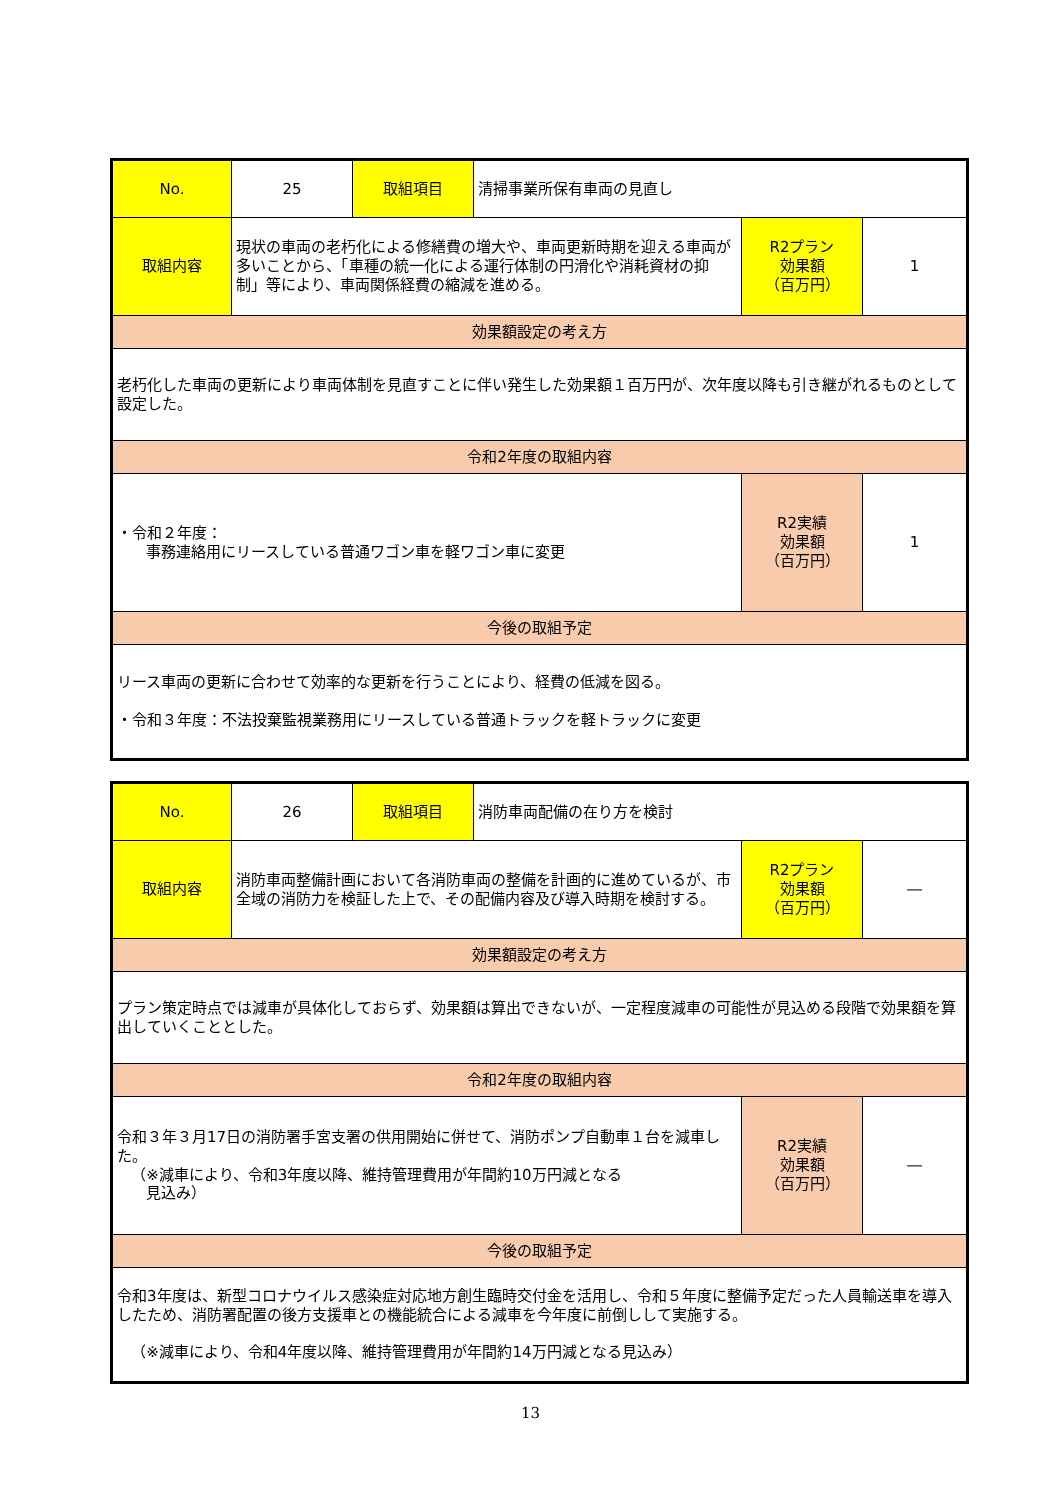| No. | 25 | 取組項目 | 清掃事業所保有車両の見直し | | |
| 取組内容 | 現状の車両の老朽化による修繕費の増大や、車両更新時期を迎える車両が多いことから、「車種の統一化による運行体制の円滑化や消耗資材の抑制」等により、車両関係経費の縮減を進める。 | | | R2プラン 効果額 （百万円） | 1 |
| 効果額設定の考え方 | | | | | |
| 老朽化した車両の更新により車両体制を見直すことに伴い発生した効果額１百万円が、次年度以降も引き継がれるものとして設定した。 | | | | | |
| 令和2年度の取組内容 | | | | | |
| ・令和２年度： 事務連絡用にリースしている普通ワゴン車を軽ワゴン車に変更 | | | | R2実績 効果額 （百万円） | 1 |
| 今後の取組予定 | | | | | |
| リース車両の更新に合わせて効率的な更新を行うことにより、経費の低減を図る。 ・令和３年度：不法投棄監視業務用にリースしている普通トラックを軽トラックに変更 | | | | | |
| No. | 26 | 取組項目 | 消防車両配備の在り方を検討 | | |
| 取組内容 | 消防車両整備計画において各消防車両の整備を計画的に進めているが、市全域の消防力を検証した上で、その配備内容及び導入時期を検討する。 | | | R2プラン 効果額 （百万円） | ― |
| 効果額設定の考え方 | | | | | |
| プラン策定時点では減車が具体化しておらず、効果額は算出できないが、一定程度減車の可能性が見込める段階で効果額を算出していくこととした。 | | | | | |
| 令和2年度の取組内容 | | | | | |
| 令和３年３月17日の消防署手宮支署の供用開始に併せて、消防ポンプ自動車１台を減車した。 （※減車により、令和3年度以降、維持管理費用が年間約10万円減となる 見込み） | | | | R2実績 効果額 （百万円） | ― |
| 今後の取組予定 | | | | | |
| 令和3年度は、新型コロナウイルス感染症対応地方創生臨時交付金を活用し、令和５年度に整備予定だった人員輸送車を導入したため、消防署配置の後方支援車との機能統合による減車を今年度に前倒しして実施する。 （※減車により、令和4年度以降、維持管理費用が年間約14万円減となる見込み） | | | | | |
13